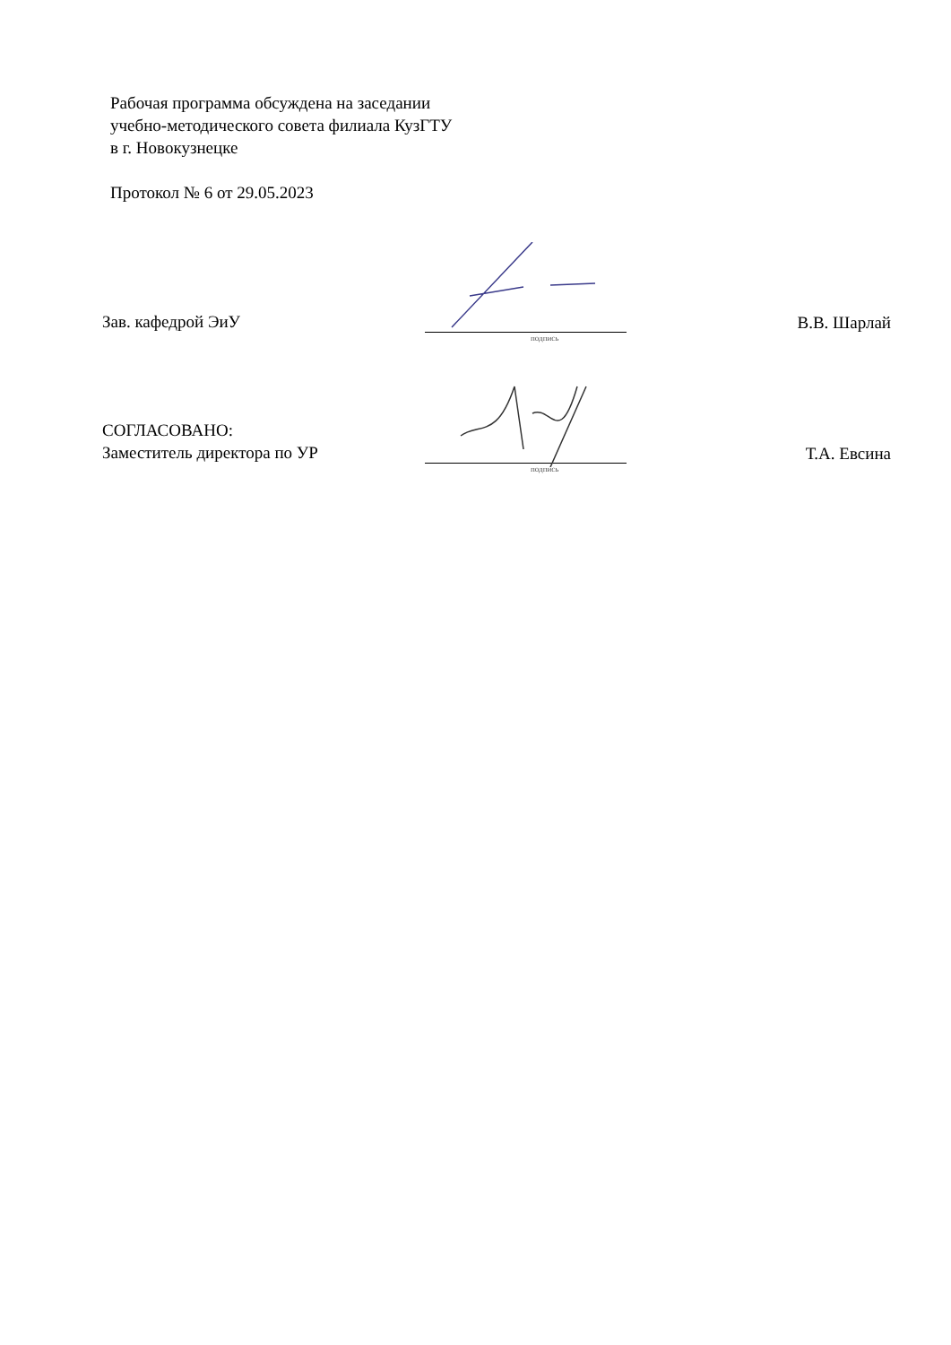Рабочая программа обсуждена на заседании
учебно-методического совета филиала КузГТУ
в г. Новокузнецке
Протокол № 6 от 29.05.2023
Зав. кафедрой ЭиУ
подпись
В.В. Шарлай
СОГЛАСОВАНО:
Заместитель директора по УР
подпись
Т.А. Евсина